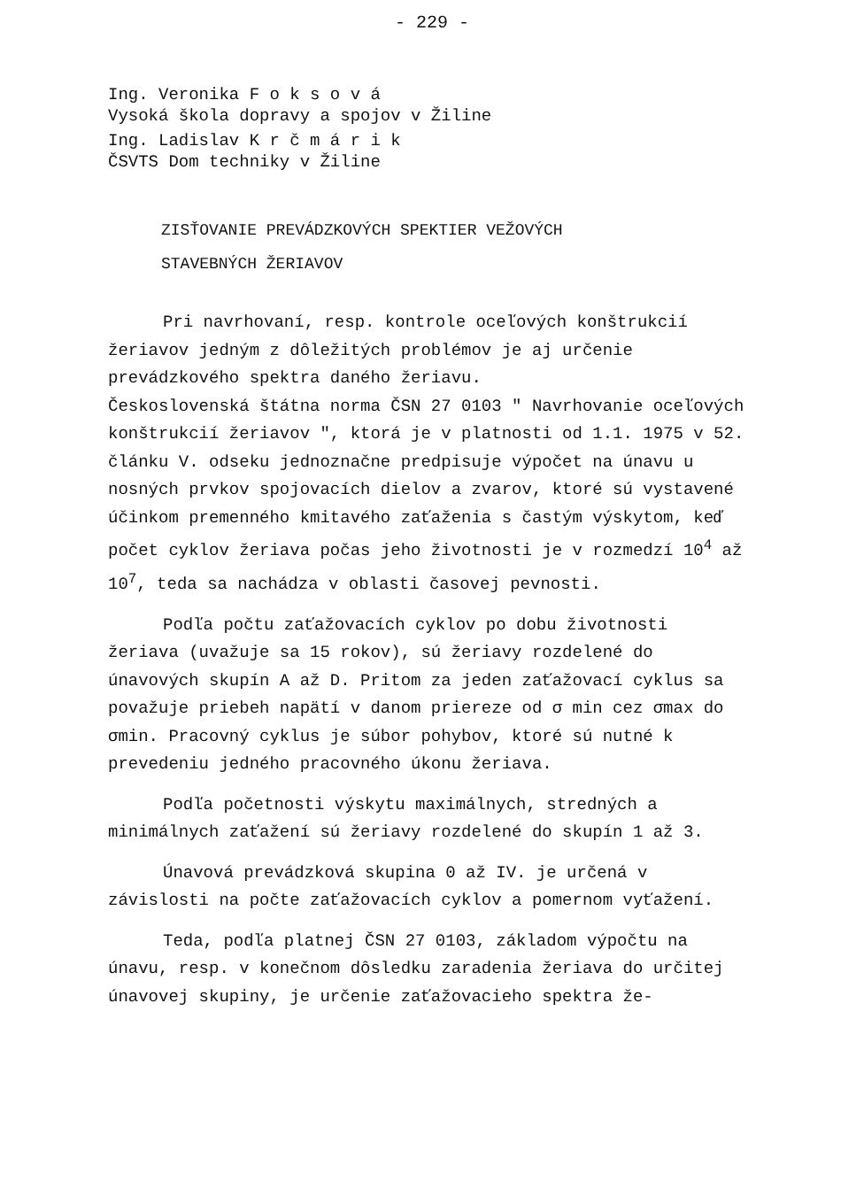- 229 -
Ing. Veronika F o k s o v á
Vysoká škola dopravy a spojov v Žiline
Ing. Ladislav K r č m á r i k
ČSVTS Dom techniky v Žiline
ZISŤOVANIE PREVÁDZKOVÝCH SPEKTIER VEŽOVÝCH
STAVEBNÝCH ŽERIAVOV
Pri navrhovaní, resp. kontrole oceľových konštrukcií žeriavov jedným z dôležitých problémov je aj určenie prevádzkového spektra daného žeriavu.
Československá štátna norma ČSN 27 0103 " Navrhovanie oceľových konštrukcií žeriavov ", ktorá je v platnosti od 1.1. 1975 v 52. článku V. odseku jednoznačne predpisuje výpočet na únavu u nosných prvkov spojovacích dielov a zvarov, ktoré sú vystavené účinkom premenného kmitavého zaťaženia s častým výskytom, keď počet cyklov žeriava počas jeho životnosti je v rozmedzí 10<sup>4</sup> až 10<sup>7</sup>, teda sa nachádza v oblasti časovej pevnosti.
Podľa počtu zaťažovacích cyklov po dobu životnosti žeriava (uvažuje sa 15 rokov), sú žeriavy rozdelené do únavových skupín A až D. Pritom za jeden zaťažovací cyklus sa považuje priebeh napätí v danom priereze od σ min cez σmax do σmin. Pracovný cyklus je súbor pohybov, ktoré sú nutné k prevedeniu jedného pracovného úkonu žeriava.
Podľa početnosti výskytu maximálnych, stredných a minimálnych zaťažení sú žeriavy rozdelené do skupín 1 až 3.
Únavová prevádzková skupina 0 až IV. je určená v závislosti na počte zaťažovacích cyklov a pomernom vyťažení.
Teda, podľa platnej ČSN 27 0103, základom výpočtu na únavu, resp. v konečnom dôsledku zaradenia žeriava do určitej únavovej skupiny, je určenie zaťažovacieho spektra že-